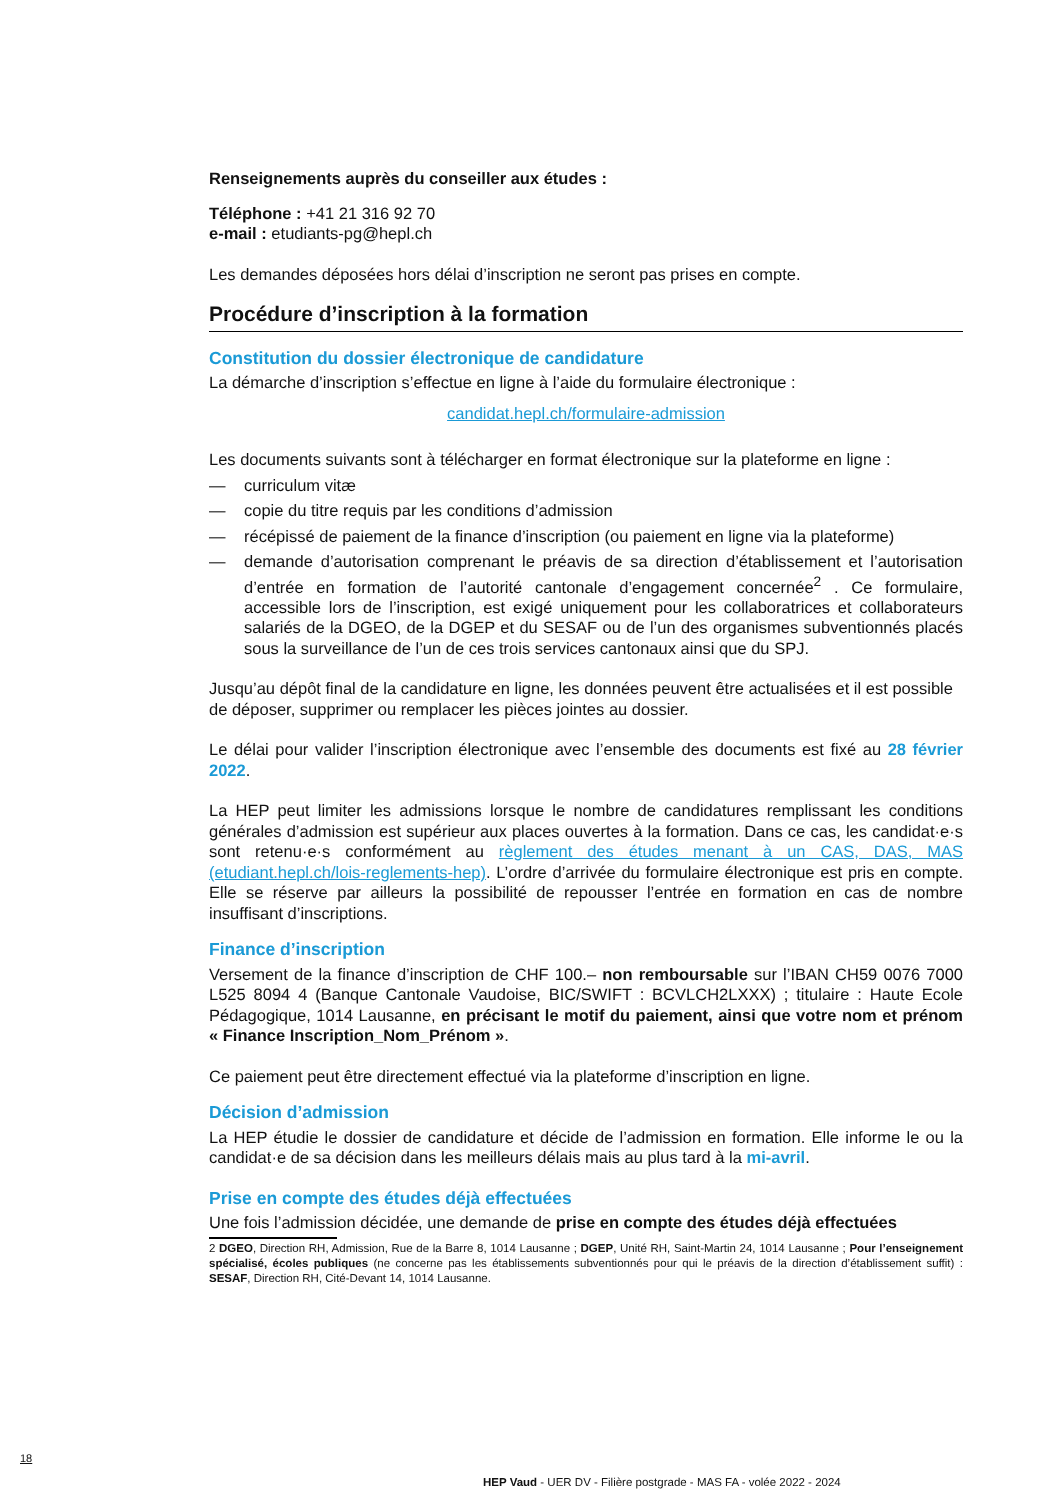Renseignements auprès du conseiller aux études :
Téléphone : +41 21 316 92 70
e-mail : etudiants-pg@hepl.ch
Les demandes déposées hors délai d’inscription ne seront pas prises en compte.
Procédure d’inscription à la formation
Constitution du dossier électronique de candidature
La démarche d’inscription s’effectue en ligne à l’aide du formulaire électronique :
candidat.hepl.ch/formulaire-admission
Les documents suivants sont à télécharger en format électronique sur la plateforme en ligne :
— curriculum vitæ
— copie du titre requis par les conditions d’admission
— récépissé de paiement de la finance d’inscription (ou paiement en ligne via la plateforme)
— demande d’autorisation comprenant le préavis de sa direction d’établissement et l’autorisation d’entrée en formation de l’autorité cantonale d’engagement concernée<sup>2</sup> . Ce formulaire, accessible lors de l’inscription, est exigé uniquement pour les collaboratrices et collaborateurs salariés de la DGEO, de la DGEP et du SESAF ou de l’un des organismes subventionnés placés sous la surveillance de l’un de ces trois services cantonaux ainsi que du SPJ.
Jusqu’au dépôt final de la candidature en ligne, les données peuvent être actualisées et il est possible de déposer, supprimer ou remplacer les pièces jointes au dossier.
Le délai pour valider l’inscription électronique avec l’ensemble des documents est fixé au 28 février 2022.
La HEP peut limiter les admissions lorsque le nombre de candidatures remplissant les conditions générales d’admission est supérieur aux places ouvertes à la formation. Dans ce cas, les candidat·e·s sont retenu·e·s conformément au règlement des études menant à un CAS, DAS, MAS (etudiant.hepl.ch/lois-reglements-hep). L’ordre d’arrivée du formulaire électronique est pris en compte. Elle se réserve par ailleurs la possibilité de repousser l’entrée en formation en cas de nombre insuffisant d’inscriptions.
Finance d’inscription
Versement de la finance d’inscription de CHF 100.– non remboursable sur l’IBAN CH59 0076 7000 L525 8094 4 (Banque Cantonale Vaudoise, BIC/SWIFT : BCVLCH2LXXX) ; titulaire : Haute Ecole Pédagogique, 1014 Lausanne, en précisant le motif du paiement, ainsi que votre nom et prénom « Finance Inscription_Nom_Prénom ».
Ce paiement peut être directement effectué via la plateforme d’inscription en ligne.
Décision d’admission
La HEP étudie le dossier de candidature et décide de l’admission en formation. Elle informe le ou la candidat·e de sa décision dans les meilleurs délais mais au plus tard à la mi-avril.
Prise en compte des études déjà effectuées
Une fois l’admission décidée, une demande de prise en compte des études déjà effectuées
2 DGEO, Direction RH, Admission, Rue de la Barre 8, 1014 Lausanne ; DGEP, Unité RH, Saint-Martin 24, 1014 Lausanne ; Pour l’enseignement spécialisé, écoles publiques (ne concerne pas les établissements subventionnés pour qui le préavis de la direction d’établissement suffit) : SESAF, Direction RH, Cité-Devant 14, 1014 Lausanne.
18
HEP Vaud - UER DV - Filière postgrade - MAS FA - volée 2022 - 2024